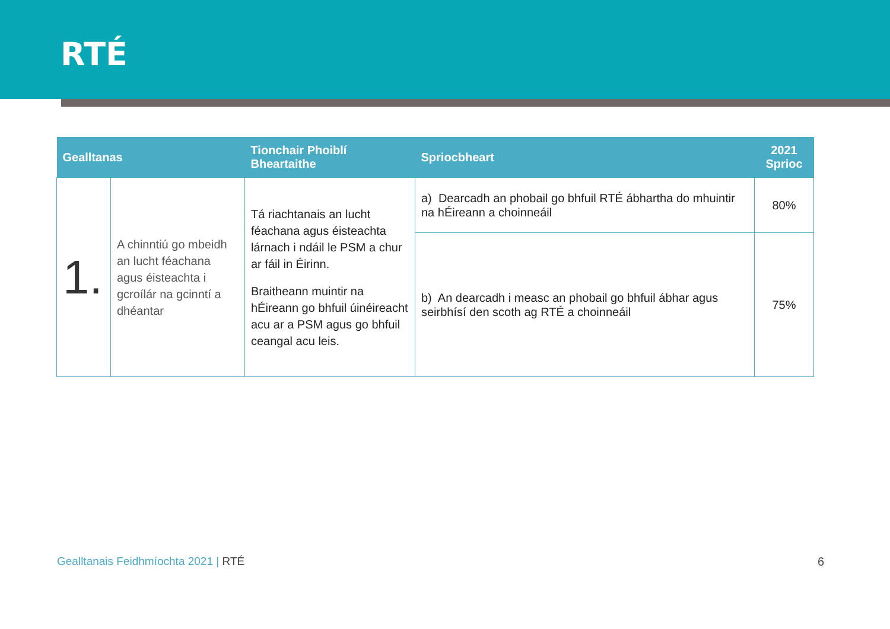RTÉ
| Gealltanas | | Tionchair Phoiblí Bheartaithe | Spriocbheart | 2021 Sprioc |
| --- | --- | --- | --- | --- |
| 1. | A chinntiú go mbeidh an lucht féachana agus éisteachta i gcroílár na gcinntí a dhéantar | Tá riachtanais an lucht féachana agus éisteachta lárnach i ndáil le PSM a chur ar fáil in Éirinn. Braitheann muintir na hÉireann go bhfuil úinéireacht acu ar a PSM agus go bhfuil ceangal acu leis. | a) Dearcadh an phobail go bhfuil RTÉ ábhartha do mhuintir na hÉireann a choinneáil | 80% |
| | | | b) An dearcadh i measc an phobail go bhfuil ábhar agus seirbhísí den scoth ag RTÉ a choinneáil | 75% |
Gealltanais Feidhmíochta 2021 | RTÉ
6